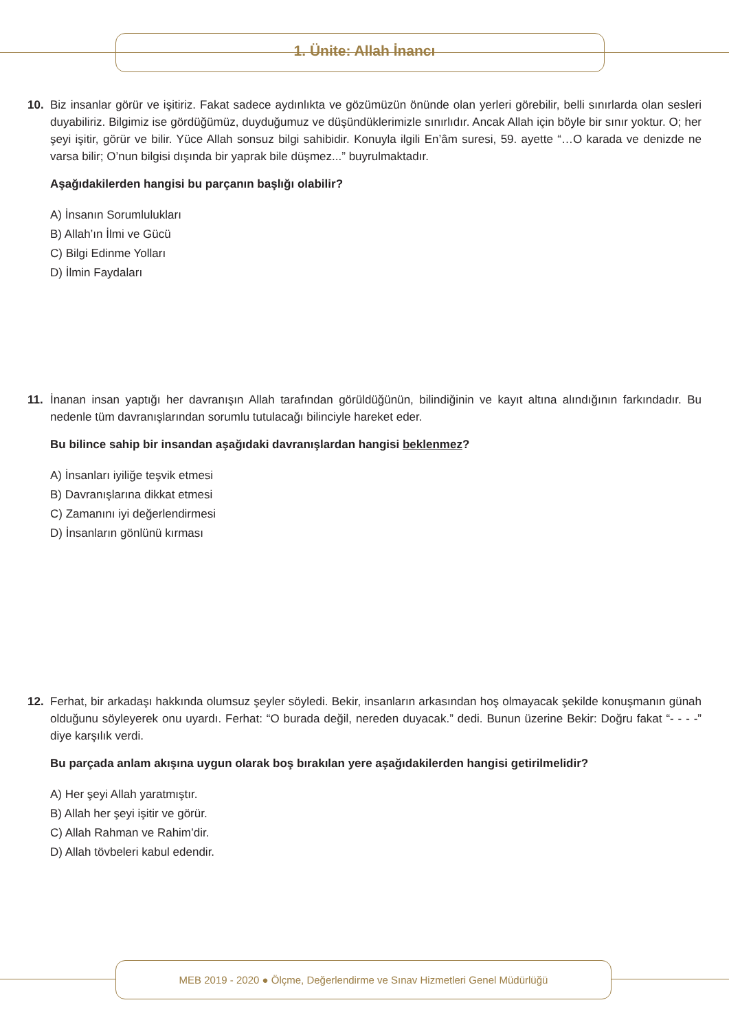1. Ünite: Allah İnancı
10. Biz insanlar görür ve işitiriz. Fakat sadece aydınlıkta ve gözümüzün önünde olan yerleri görebilir, belli sınırlarda olan sesleri duyabiliriz. Bilgimiz ise gördüğümüz, duyduğumuz ve düşündüklerimizle sınırlıdır. Ancak Allah için böyle bir sınır yoktur. O; her şeyi işitir, görür ve bilir. Yüce Allah sonsuz bilgi sahibidir. Konuyla ilgili En’âm suresi, 59. ayette “…O karada ve denizde ne varsa bilir; O’nun bilgisi dışında bir yaprak bile düşmez...” buyrulmaktadır.
Aşağıdakilerden hangisi bu parçanın başlığı olabilir?
A) İnsanın Sorumlulukları
B) Allah’ın İlmi ve Gücü
C) Bilgi Edinme Yolları
D) İlmin Faydaları
11. İnanan insan yaptığı her davranışın Allah tarafından görüldüğünün, bilindiğinin ve kayıt altına alındığının farkındadır. Bu nedenle tüm davranışlarından sorumlu tutulacağı bilinciyle hareket eder.
Bu bilince sahip bir insandan aşağıdaki davranışlardan hangisi beklenmez?
A) İnsanları iyiliğe teşvik etmesi
B) Davranışlarına dikkat etmesi
C) Zamanını iyi değerlendirmesi
D) İnsanların gönlünü kırması
12. Ferhat, bir arkadaşı hakkında olumsuz şeyler söyledi. Bekir, insanların arkasından hoş olmayacak şekilde konuşmanın günah olduğunu söyleyerek onu uyardı. Ferhat: “O burada değil, nereden duyacak.” dedi. Bunun üzerine Bekir: Doğru fakat “- - - -” diye karşılık verdi.
Bu parçada anlam akışına uygun olarak boş bırakılan yere aşağıdakilerden hangisi getirilmelidir?
A) Her şeyi Allah yaratmıştır.
B) Allah her şeyi işitir ve görür.
C) Allah Rahman ve Rahim’dir.
D) Allah tövbeleri kabul edendir.
MEB 2019 - 2020 ● Ölçme, Değerlendirme ve Sınav Hizmetleri Genel Müdürlüğü